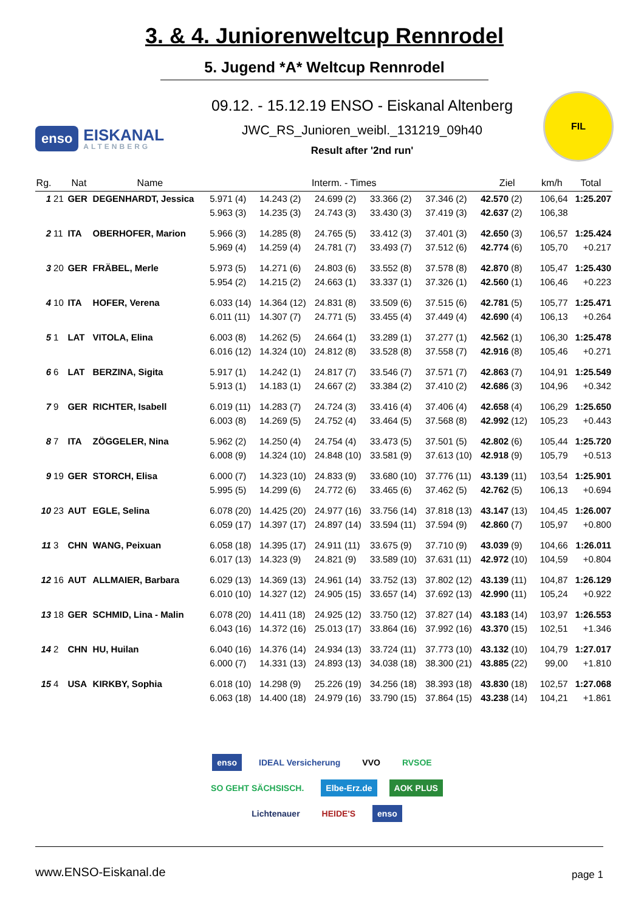3. & 4. Juniorenweltcup Rennrodel
5. Jugend *A* Weltcup Rennrodel
enso EISKANAL
ALTENBERG
09.12. - 15.12.19 ENSO - Eiskanal Altenberg
JWC_RS_Junioren_weibl._131219_09h40
Result after '2nd run'
FIL
| Rg. | | Nat | Name | Interm. - Times | | | | | Ziel | km/h | Total |
| --- | --- | --- | --- | --- | --- | --- | --- | --- | --- | --- | --- |
| 1 | 21 | GER | DEGENHARDT, Jessica | 5.971 (4) | 14.243 (2) | 24.699 (2) | 33.366 (2) | 37.346 (2) | 42.570 (2) | 106,64 | 1:25.207 |
| | | | | 5.963 (3) | 14.235 (3) | 24.743 (3) | 33.430 (3) | 37.419 (3) | 42.637 (2) | 106,38 | |
| 2 | 11 | ITA | OBERHOFER, Marion | 5.966 (3) | 14.285 (8) | 24.765 (5) | 33.412 (3) | 37.401 (3) | 42.650 (3) | 106,57 | 1:25.424 |
| | | | | 5.969 (4) | 14.259 (4) | 24.781 (7) | 33.493 (7) | 37.512 (6) | 42.774 (6) | 105,70 | +0.217 |
| 3 | 20 | GER | FRÄBEL, Merle | 5.973 (5) | 14.271 (6) | 24.803 (6) | 33.552 (8) | 37.578 (8) | 42.870 (8) | 105,47 | 1:25.430 |
| | | | | 5.954 (2) | 14.215 (2) | 24.663 (1) | 33.337 (1) | 37.326 (1) | 42.560 (1) | 106,46 | +0.223 |
| 4 | 10 | ITA | HOFER, Verena | 6.033 (14) | 14.364 (12) | 24.831 (8) | 33.509 (6) | 37.515 (6) | 42.781 (5) | 105,77 | 1:25.471 |
| | | | | 6.011 (11) | 14.307 (7) | 24.771 (5) | 33.455 (4) | 37.449 (4) | 42.690 (4) | 106,13 | +0.264 |
| 5 | 1 | LAT | VITOLA, Elina | 6.003 (8) | 14.262 (5) | 24.664 (1) | 33.289 (1) | 37.277 (1) | 42.562 (1) | 106,30 | 1:25.478 |
| | | | | 6.016 (12) | 14.324 (10) | 24.812 (8) | 33.528 (8) | 37.558 (7) | 42.916 (8) | 105,46 | +0.271 |
| 6 | 6 | LAT | BERZINA, Sigita | 5.917 (1) | 14.242 (1) | 24.817 (7) | 33.546 (7) | 37.571 (7) | 42.863 (7) | 104,91 | 1:25.549 |
| | | | | 5.913 (1) | 14.183 (1) | 24.667 (2) | 33.384 (2) | 37.410 (2) | 42.686 (3) | 104,96 | +0.342 |
| 7 | 9 | GER | RICHTER, Isabell | 6.019 (11) | 14.283 (7) | 24.724 (3) | 33.416 (4) | 37.406 (4) | 42.658 (4) | 106,29 | 1:25.650 |
| | | | | 6.003 (8) | 14.269 (5) | 24.752 (4) | 33.464 (5) | 37.568 (8) | 42.992 (12) | 105,23 | +0.443 |
| 8 | 7 | ITA | ZÖGGELER, Nina | 5.962 (2) | 14.250 (4) | 24.754 (4) | 33.473 (5) | 37.501 (5) | 42.802 (6) | 105,44 | 1:25.720 |
| | | | | 6.008 (9) | 14.324 (10) | 24.848 (10) | 33.581 (9) | 37.613 (10) | 42.918 (9) | 105,79 | +0.513 |
| 9 | 19 | GER | STORCH, Elisa | 6.000 (7) | 14.323 (10) | 24.833 (9) | 33.680 (10) | 37.776 (11) | 43.139 (11) | 103,54 | 1:25.901 |
| | | | | 5.995 (5) | 14.299 (6) | 24.772 (6) | 33.465 (6) | 37.462 (5) | 42.762 (5) | 106,13 | +0.694 |
| 10 | 23 | AUT | EGLE, Selina | 6.078 (20) | 14.425 (20) | 24.977 (16) | 33.756 (14) | 37.818 (13) | 43.147 (13) | 104,45 | 1:26.007 |
| | | | | 6.059 (17) | 14.397 (17) | 24.897 (14) | 33.594 (11) | 37.594 (9) | 42.860 (7) | 105,97 | +0.800 |
| 11 | 3 | CHN | WANG, Peixuan | 6.058 (18) | 14.395 (17) | 24.911 (11) | 33.675 (9) | 37.710 (9) | 43.039 (9) | 104,66 | 1:26.011 |
| | | | | 6.017 (13) | 14.323 (9) | 24.821 (9) | 33.589 (10) | 37.631 (11) | 42.972 (10) | 104,59 | +0.804 |
| 12 | 16 | AUT | ALLMAIER, Barbara | 6.029 (13) | 14.369 (13) | 24.961 (14) | 33.752 (13) | 37.802 (12) | 43.139 (11) | 104,87 | 1:26.129 |
| | | | | 6.010 (10) | 14.327 (12) | 24.905 (15) | 33.657 (14) | 37.692 (13) | 42.990 (11) | 105,24 | +0.922 |
| 13 | 18 | GER | SCHMID, Lina - Malin | 6.078 (20) | 14.411 (18) | 24.925 (12) | 33.750 (12) | 37.827 (14) | 43.183 (14) | 103,97 | 1:26.553 |
| | | | | 6.043 (16) | 14.372 (16) | 25.013 (17) | 33.864 (16) | 37.992 (16) | 43.370 (15) | 102,51 | +1.346 |
| 14 | 2 | CHN | HU, Huilan | 6.040 (16) | 14.376 (14) | 24.934 (13) | 33.724 (11) | 37.773 (10) | 43.132 (10) | 104,79 | 1:27.017 |
| | | | | 6.000 (7) | 14.331 (13) | 24.893 (13) | 34.038 (18) | 38.300 (21) | 43.885 (22) | 99,00 | +1.810 |
| 15 | 4 | USA | KIRKBY, Sophia | 6.018 (10) | 14.298 (9) | 25.226 (19) | 34.256 (18) | 38.393 (18) | 43.830 (18) | 102,57 | 1:27.068 |
| | | | | 6.063 (18) | 14.400 (18) | 24.979 (16) | 33.790 (15) | 37.864 (15) | 43.238 (14) | 104,21 | +1.861 |
enso IDEAL Versicherung VVO RVSOE SO GEHT SÄCHSISCH. Elbe-Erz.de AOK PLUS Lichtenauer HEIDE'S enso
www.ENSO-Eiskanal.de page 1